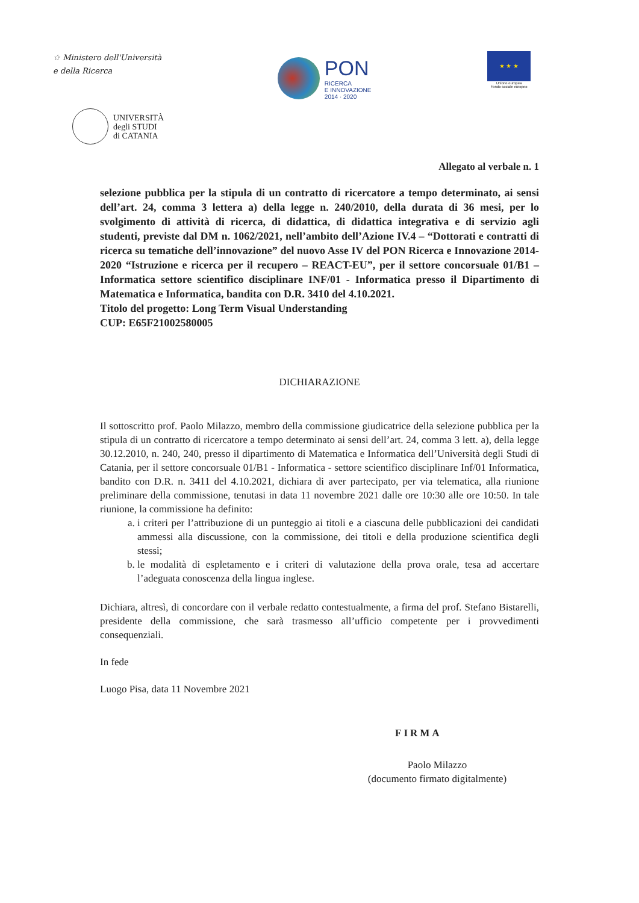☆ Ministero dell'Università
e della Ricerca
PON
RICERCA
E INNOVAZIONE
2014 · 2020
★ ★ ★
Unione europea
Fondo sociale europeo
UNIVERSITÀ
degli STUDI
di CATANIA
Allegato al verbale n. 1
selezione pubblica per la stipula di un contratto di ricercatore a tempo determinato, ai sensi dell’art. 24, comma 3 lettera a) della legge n. 240/2010, della durata di 36 mesi, per lo svolgimento di attività di ricerca, di didattica, di didattica integrativa e di servizio agli studenti, previste dal DM n. 1062/2021, nell’ambito dell’Azione IV.4 – “Dottorati e contratti di ricerca su tematiche dell’innovazione” del nuovo Asse IV del PON Ricerca e Innovazione 2014-2020 “Istruzione e ricerca per il recupero – REACT-EU”, per il settore concorsuale 01/B1 – Informatica settore scientifico disciplinare INF/01 - Informatica presso il Dipartimento di Matematica e Informatica, bandita con D.R. 3410 del 4.10.2021.
Titolo del progetto: Long Term Visual Understanding
CUP: E65F21002580005
DICHIARAZIONE
Il sottoscritto prof. Paolo Milazzo, membro della commissione giudicatrice della selezione pubblica per la stipula di un contratto di ricercatore a tempo determinato ai sensi dell’art. 24, comma 3 lett. a), della legge 30.12.2010, n. 240, 240, presso il dipartimento di Matematica e Informatica dell’Università degli Studi di Catania, per il settore concorsuale 01/B1 - Informatica - settore scientifico disciplinare Inf/01 Informatica, bandito con D.R. n. 3411 del 4.10.2021, dichiara di aver partecipato, per via telematica, alla riunione preliminare della commissione, tenutasi in data 11 novembre 2021 dalle ore 10:30 alle ore 10:50. In tale riunione, la commissione ha definito:
a. i criteri per l’attribuzione di un punteggio ai titoli e a ciascuna delle pubblicazioni dei candidati ammessi alla discussione, con la commissione, dei titoli e della produzione scientifica degli stessi;
b. le modalità di espletamento e i criteri di valutazione della prova orale, tesa ad accertare l’adeguata conoscenza della lingua inglese.
Dichiara, altresì, di concordare con il verbale redatto contestualmente, a firma del prof. Stefano Bistarelli, presidente della commissione, che sarà trasmesso all’ufficio competente per i provvedimenti consequenziali.
In fede
Luogo Pisa, data 11 Novembre 2021
FIRMA
Paolo Milazzo
(documento firmato digitalmente)